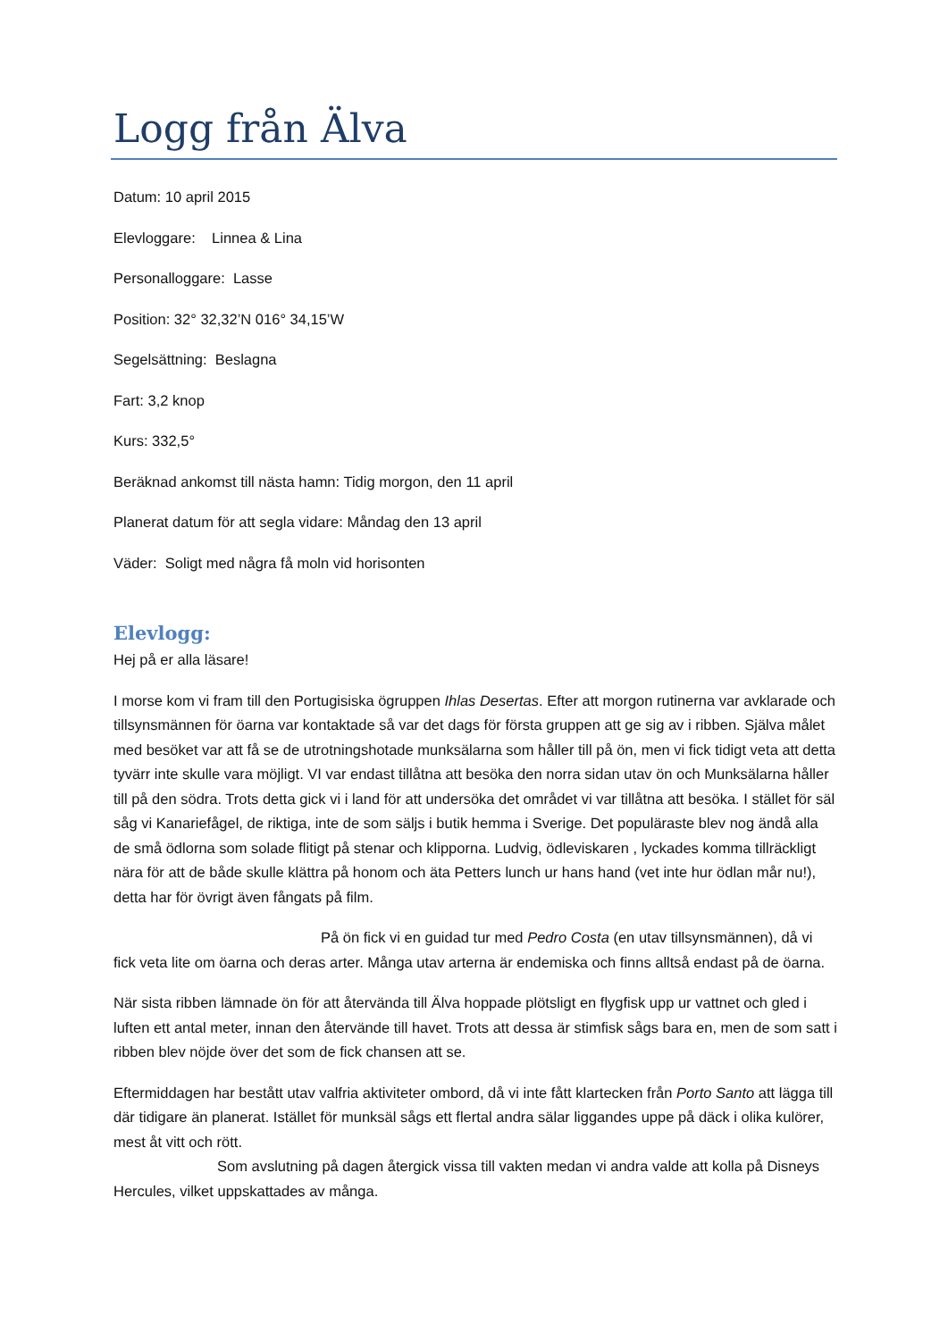Logg från Älva
Datum: 10 april 2015
Elevloggare: Linnea & Lina
Personalloggare: Lasse
Position: 32° 32,32’N 016° 34,15’W
Segelsättning: Beslagna
Fart: 3,2 knop
Kurs: 332,5°
Beräknad ankomst till nästa hamn: Tidig morgon, den 11 april
Planerat datum för att segla vidare: Måndag den 13 april
Väder: Soligt med några få moln vid horisonten
Elevlogg:
Hej på er alla läsare!
I morse kom vi fram till den Portugisiska ögruppen Ihlas Desertas. Efter att morgon rutinerna var avklarade och tillsynsmännen för öarna var kontaktade så var det dags för första gruppen att ge sig av i ribben. Själva målet med besöket var att få se de utrotningshotade munksälarna som håller till på ön, men vi fick tidigt veta att detta tyvärr inte skulle vara möjligt. VI var endast tillåtna att besöka den norra sidan utav ön och Munksälarna håller till på den södra. Trots detta gick vi i land för att undersöka det området vi var tillåtna att besöka. I stället för säl såg vi Kanariefågel, de riktiga, inte de som säljs i butik hemma i Sverige. Det populäraste blev nog ändå alla de små ödlorna som solade flitigt på stenar och klipporna. Ludvig, ödleviskaren , lyckades komma tillräckligt nära för att de både skulle klättra på honom och äta Petters lunch ur hans hand (vet inte hur ödlan mår nu!), detta har för övrigt även fångats på film.
På ön fick vi en guidad tur med Pedro Costa (en utav tillsynsmännen), då vi fick veta lite om öarna och deras arter. Många utav arterna är endemiska och finns alltså endast på de öarna.
När sista ribben lämnade ön för att återvända till Älva hoppade plötsligt en flygfisk upp ur vattnet och gled i luften ett antal meter, innan den återvände till havet. Trots att dessa är stimfisk sågs bara en, men de som satt i ribben blev nöjde över det som de fick chansen att se.
Eftermiddagen har bestått utav valfria aktiviteter ombord, då vi inte fått klartecken från Porto Santo att lägga till där tidigare än planerat. Istället för munksäl sågs ett flertal andra sälar liggandes uppe på däck i olika kulörer, mest åt vitt och rött.
Som avslutning på dagen återgick vissa till vakten medan vi andra valde att kolla på Disneys Hercules, vilket uppskattades av många.